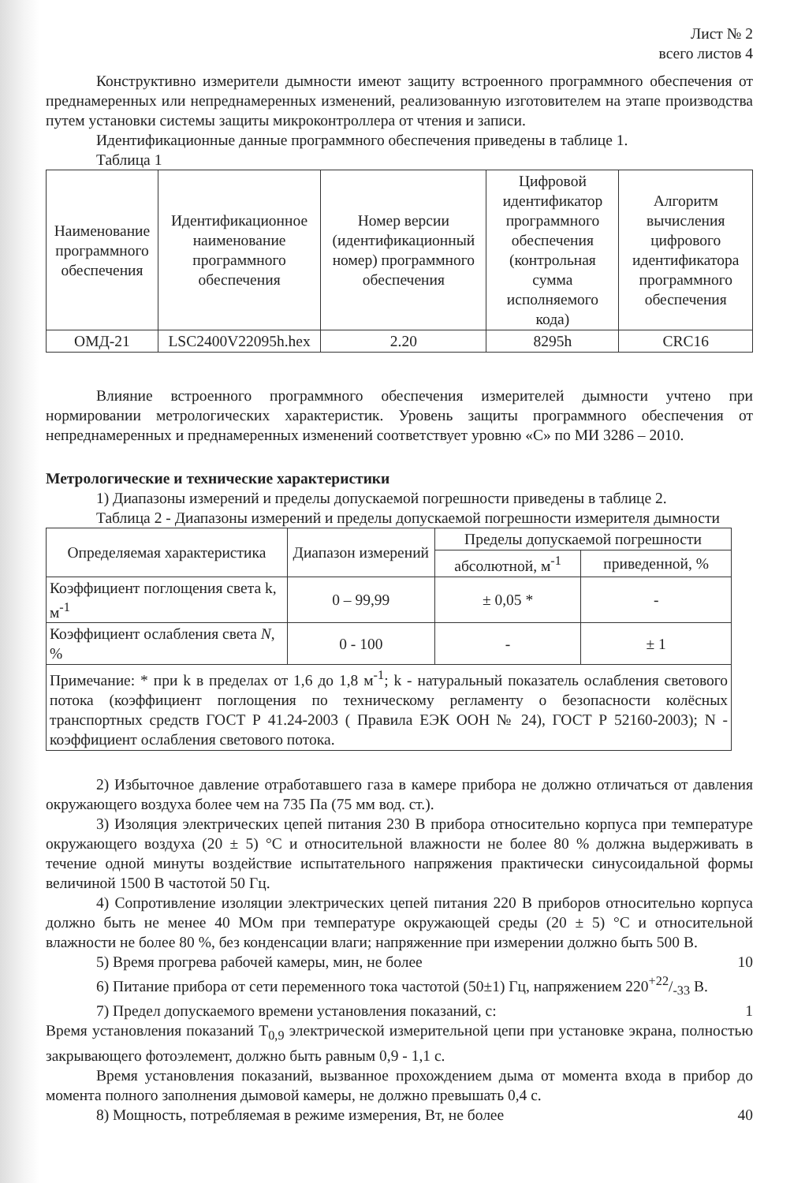Лист № 2
всего листов 4
Конструктивно измерители дымности имеют защиту встроенного программного обеспечения от преднамеренных или непреднамеренных изменений, реализованную изготовителем на этапе производства путем установки системы защиты микроконтроллера от чтения и записи.
Идентификационные данные программного обеспечения приведены в таблице 1.
Таблица 1
| Наименование программного обеспечения | Идентификационное наименование программного обеспечения | Номер версии (идентификационный номер) программного обеспечения | Цифровой идентификатор программного обеспечения (контрольная сумма исполняемого кода) | Алгоритм вычисления цифрового идентификатора программного обеспечения |
| --- | --- | --- | --- | --- |
| ОМД-21 | LSC2400V22095h.hex | 2.20 | 8295h | CRC16 |
Влияние встроенного программного обеспечения измерителей дымности учтено при нормировании метрологических характеристик. Уровень защиты программного обеспечения от непреднамеренных и преднамеренных изменений соответствует уровню «С» по МИ 3286 – 2010.
Метрологические и технические характеристики
1) Диапазоны измерений и пределы допускаемой погрешности приведены в таблице 2.
Таблица 2 - Диапазоны измерений и пределы допускаемой погрешности измерителя дымности
| Определяемая характеристика | Диапазон измерений | Пределы допускаемой погрешности | |
| --- | --- | --- | --- |
| | | абсолютной, м<sup>-1</sup> | приведенной, % |
| Коэффициент поглощения света k, м<sup>-1</sup> | 0 – 99,99 | ± 0,05 * | - |
| Коэффициент ослабления света N , % | 0 - 100 | - | ± 1 |
| Примечание: * при k в пределах от 1,6 до 1,8 м<sup>-1</sup>; k - натуральный показатель ослабления светового потока (коэффициент поглощения по техническому регламенту о безопасности колёсных транспортных средств ГОСТ Р 41.24-2003 ( Правила ЕЭК ООН № 24), ГОСТ Р 52160-2003); N - коэффициент ослабления светового потока. | | | |
2) Избыточное давление отработавшего газа в камере прибора не должно отличаться от давления окружающего воздуха более чем на 735 Па (75 мм вод. ст.).
3) Изоляция электрических цепей питания 230 В прибора относительно корпуса при температуре окружающего воздуха (20 ± 5) °С и относительной влажности не более 80 % должна выдерживать в течение одной минуты воздействие испытательного напряжения практически синусоидальной формы величиной 1500 В частотой 50 Гц.
4) Сопротивление изоляции электрических цепей питания 220 В приборов относительно корпуса должно быть не менее 40 МОм при температуре окружающей среды (20 ± 5) °С и относительной влажности не более 80 %, без конденсации влаги; напряженние при измерении должно быть 500 В.
5) Время прогрева рабочей камеры, мин, не более 10
6) Питание прибора от сети переменного тока частотой (50±1) Гц, напряжением 220+22/-33 В.
7) Предел допускаемого времени установления показаний, с: 1
Время установления показаний Т<sub>0,9</sub> электрической измерительной цепи при установке экрана, полностью закрывающего фотоэлемент, должно быть равным 0,9 - 1,1 с.
Время установления показаний, вызванное прохождением дыма от момента входа в прибор до момента полного заполнения дымовой камеры, не должно превышать 0,4 с.
8) Мощность, потребляемая в режиме измерения, Вт, не более 40